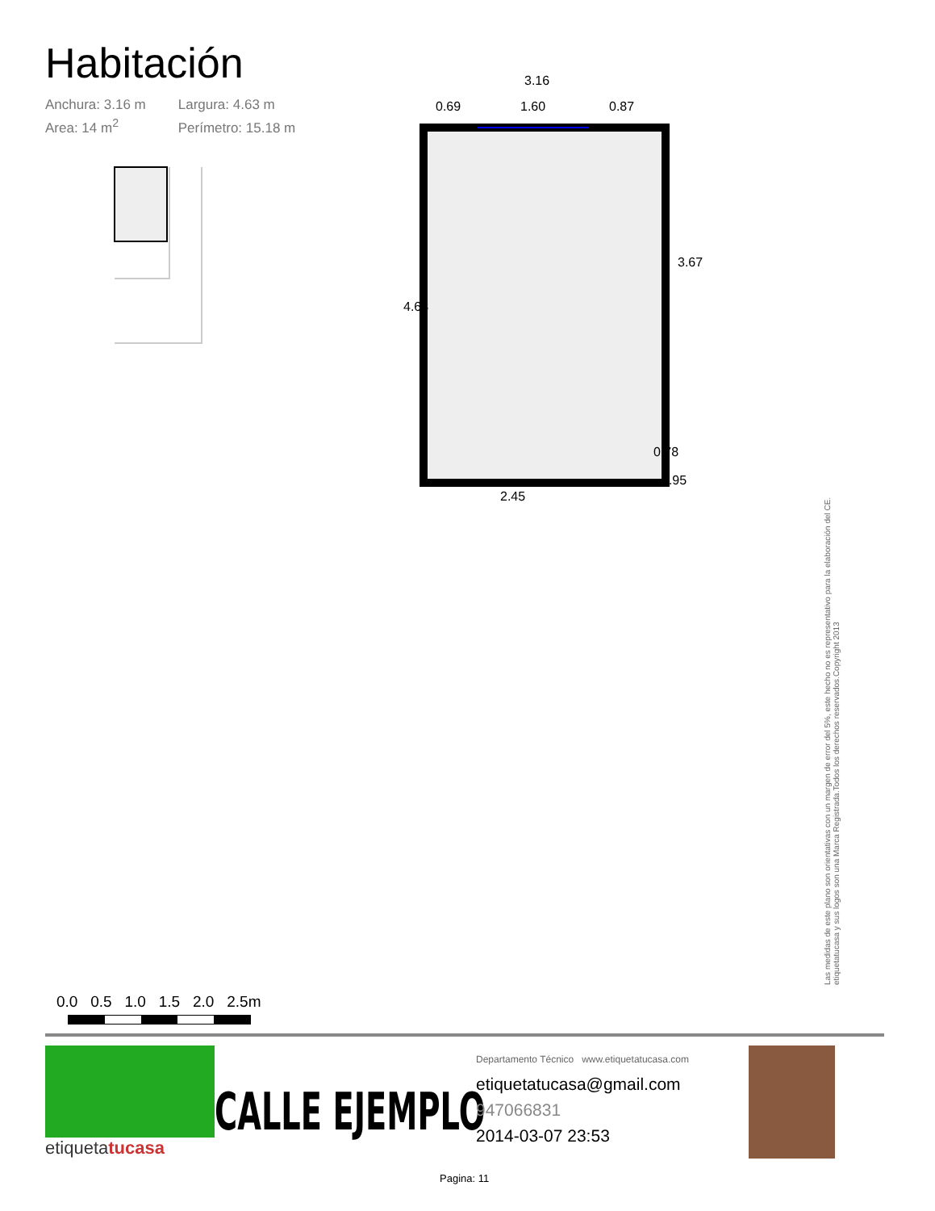Habitación
Anchura: 3.16 m Largura: 4.63 m
Area: 14 m<sup>2</sup> Perímetro: 15.18 m
3.16
0.69
1.60
0.87
2.45
4.63
3.67
0.78
0.95
Las medidas de este plano son orientativas con un margen de error del 5%, este hecho no es representativo para la elaboración del CE.
etiquetatucasa y sus logos son una Marca Registrada.Todos los derechos reservados.Copyright 2013
0.0 0.5 1.0 1.5 2.0 2.5m
etiquetatucasa
CALLE EJEMPLO
Departamento Técnico www.etiquetatucasa.com
etiquetatucasa@gmail.com
947066831
2014-03-07 23:53
Pagina: 11